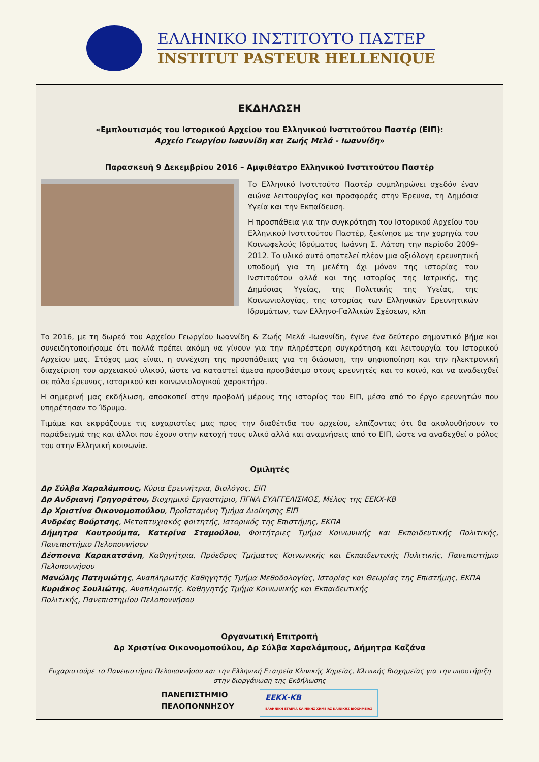ΕΛΛΗΝΙΚΟ ΙΝΣΤΙΤΟΥΤΟ ΠΑΣΤΕΡ
INSTITUT PASTEUR HELLENIQUE
ΕΚΔΗΛΩΣΗ
«Εμπλουτισμός του Ιστορικού Αρχείου του Ελληνικού Ινστιτούτου Παστέρ (ΕΙΠ):
Αρχείο Γεωργίου Ιωαννίδη και Ζωής Μελά - Ιωαννίδη»
Παρασκευή 9 Δεκεμβρίου 2016 – Αμφιθέατρο Ελληνικού Ινστιτούτου Παστέρ
Το Ελληνικό Ινστιτούτο Παστέρ συμπληρώνει σχεδόν έναν αιώνα λειτουργίας και προσφοράς στην Έρευνα, τη Δημόσια Υγεία και την Εκπαίδευση.
Η προσπάθεια για την συγκρότηση του Ιστορικού Αρχείου του Ελληνικού Ινστιτούτου Παστέρ, ξεκίνησε με την χορηγία του Κοινωφελούς Ιδρύματος Ιωάννη Σ. Λάτση την περίοδο 2009-2012. Το υλικό αυτό αποτελεί πλέον μια αξιόλογη ερευνητική υποδομή για τη μελέτη όχι μόνον της ιστορίας του Ινστιτούτου αλλά και της ιστορίας της Ιατρικής, της Δημόσιας Υγείας, της Πολιτικής της Υγείας, της Κοινωνιολογίας, της ιστορίας των Ελληνικών Ερευνητικών Ιδρυμάτων, των Ελληνο-Γαλλικών Σχέσεων, κλπ
Το 2016, με τη δωρεά του Αρχείου Γεωργίου Ιωαννίδη & Ζωής Μελά -Ιωαννίδη, έγινε ένα δεύτερο σημαντικό βήμα και συνειδητοποιήσαμε ότι πολλά πρέπει ακόμη να γίνουν για την πληρέστερη συγκρότηση και λειτουργία του Ιστορικού Αρχείου μας. Στόχος μας είναι, η συνέχιση της προσπάθειας για τη διάσωση, την ψηφιοποίηση και την ηλεκτρονική διαχείριση του αρχειακού υλικού, ώστε να καταστεί άμεσα προσβάσιμο στους ερευνητές και το κοινό, και να αναδειχθεί σε πόλο έρευνας, ιστορικού και κοινωνιολογικού χαρακτήρα.
Η σημερινή μας εκδήλωση, αποσκοπεί στην προβολή μέρους της ιστορίας του ΕΙΠ, μέσα από το έργο ερευνητών που υπηρέτησαν το Ίδρυμα.
Τιμάμε και εκφράζουμε τις ευχαριστίες μας προς την διαθέτιδα του αρχείου, ελπίζοντας ότι θα ακολουθήσουν το παράδειγμά της και άλλοι που έχουν στην κατοχή τους υλικό αλλά και αναμνήσεις από το ΕΙΠ, ώστε να αναδεχθεί ο ρόλος του στην Ελληνική κοινωνία.
Ομιλητές
Δρ Σύλβα Χαραλάμπους, Κύρια Ερευνήτρια, Βιολόγος, ΕΙΠ
Δρ Ανδριανή Γρηγοράτου, Βιοχημικό Εργαστήριο, ΠΓΝΑ ΕΥΑΓΓΕΛΙΣΜΟΣ, Μέλος της ΕΕΚΧ-ΚΒ
Δρ Χριστίνα Οικονομοπούλου, Προϊσταμένη Τμήμα Διοίκησης ΕΙΠ
Ανδρέας Βούρτσης, Μεταπτυχιακός φοιτητής, Ιστορικός της Επιστήμης, ΕΚΠΑ
Δήμητρα Κουτρούμπα, Κατερίνα Σταμούλου, Φοιτήτριες Τμήμα Κοινωνικής και Εκπαιδευτικής Πολιτικής, Πανεπιστήμιο Πελοποννήσου
Δέσποινα Καρακατσάνη, Καθηγήτρια, Πρόεδρος Τμήματος Κοινωνικής και Εκπαιδευτικής Πολιτικής, Πανεπιστήμιο Πελοποννήσου
Μανώλης Πατηνιώτης, Αναπληρωτής Καθηγητής Τμήμα Μεθοδολογίας, Ιστορίας και Θεωρίας της Επιστήμης, ΕΚΠΑ
Κυριάκος Σουλιώτης, Αναπληρωτής. Καθηγητής Τμήμα Κοινωνικής και Εκπαιδευτικής
Πολιτικής, Πανεπιστημίου Πελοποννήσου
Οργανωτική Επιτροπή
Δρ Χριστίνα Οικονομοπούλου, Δρ Σύλβα Χαραλάμπους, Δήμητρα Καζάνα
Ευχαριστούμε το Πανεπιστήμιο Πελοποννήσου και την Ελληνική Εταιρεία Κλινικής Χημείας, Κλινικής Βιοχημείας για την υποστήριξη στην διοργάνωση της Εκδήλωσης
ΠΑΝΕΠΙΣΤΗΜΙΟ
ΠΕΛΟΠΟΝΝΗΣΟΥ
ΕΕΚΧ-ΚΒ
ΕΛΛΗΝΙΚΗ ΕΤΑΙΡΙΑ ΚΛΙΝΙΚΗΣ ΧΗΜΕΙΑΣ ΚΛΙΝΙΚΗΣ ΒΙΟΧΗΜΕΙΑΣ